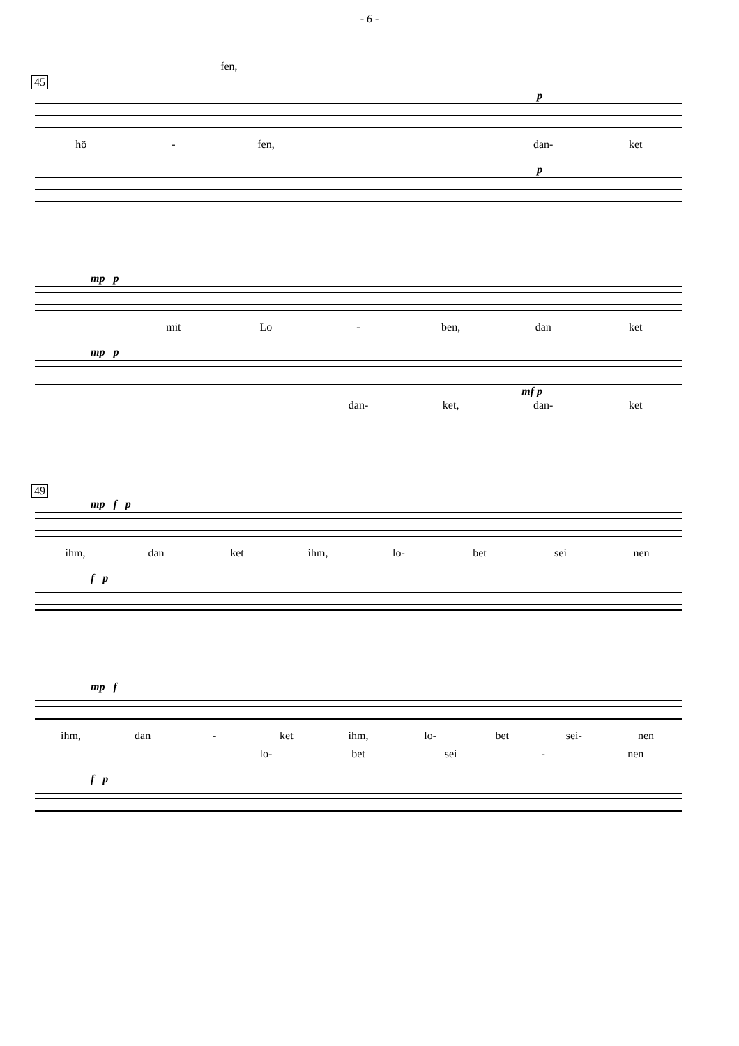- 6 -
fen,
45
p
hö - fen, dan- ket
p
mp p
mit Lo - ben, dan ket
mp p
mf p
dan- ket, dan- ket
49
mp f p
ihm, dan ket ihm, lo- bet sei nen
f p
mp f
ihm, dan - ket ihm, lo- bet sei- nen
lo- bet sei - nen
f p